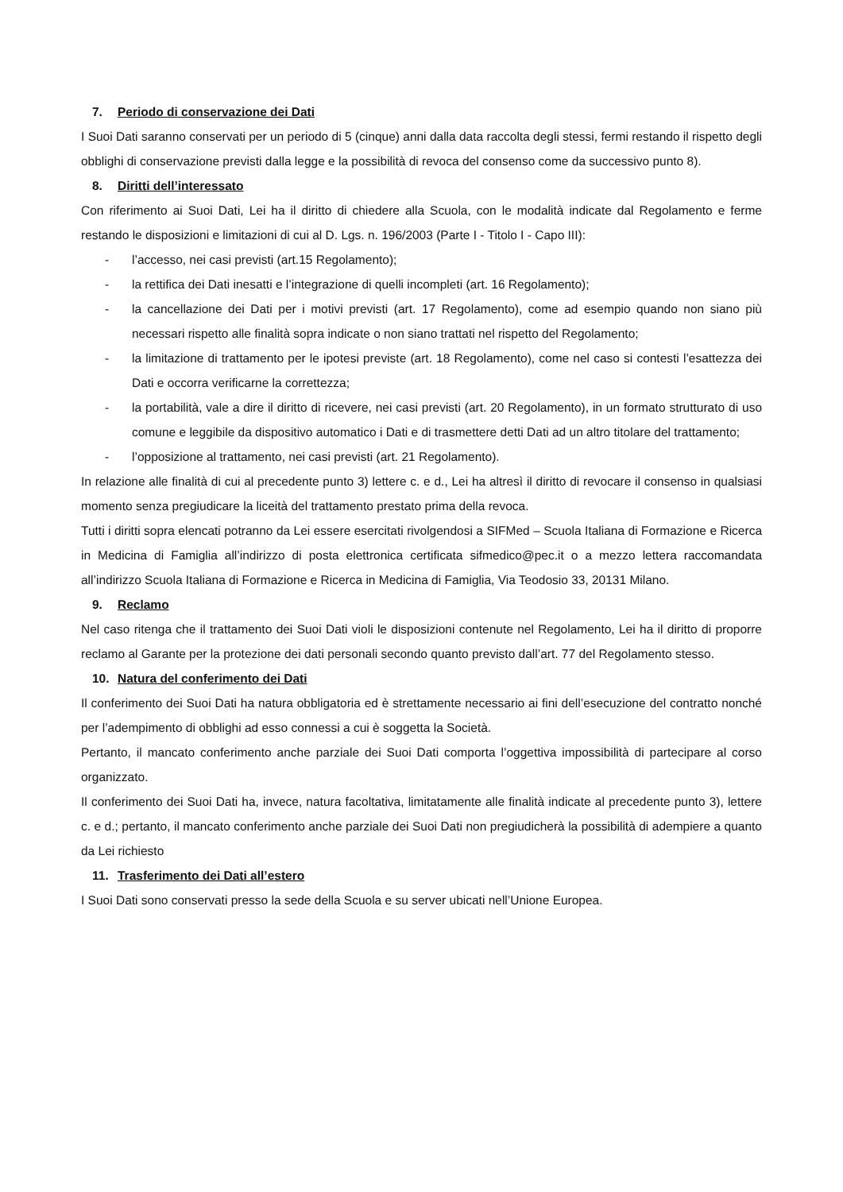7. Periodo di conservazione dei Dati
I Suoi Dati saranno conservati per un periodo di 5 (cinque) anni dalla data raccolta degli stessi, fermi restando il rispetto degli obblighi di conservazione previsti dalla legge e la possibilità di revoca del consenso come da successivo punto 8).
8. Diritti dell’interessato
Con riferimento ai Suoi Dati, Lei ha il diritto di chiedere alla Scuola, con le modalità indicate dal Regolamento e ferme restando le disposizioni e limitazioni di cui al D. Lgs. n. 196/2003 (Parte I - Titolo I - Capo III):
- l’accesso, nei casi previsti (art.15 Regolamento);
- la rettifica dei Dati inesatti e l’integrazione di quelli incompleti (art. 16 Regolamento);
- la cancellazione dei Dati per i motivi previsti (art. 17 Regolamento), come ad esempio quando non siano più necessari rispetto alle finalità sopra indicate o non siano trattati nel rispetto del Regolamento;
- la limitazione di trattamento per le ipotesi previste (art. 18 Regolamento), come nel caso si contesti l’esattezza dei Dati e occorra verificarne la correttezza;
- la portabilità, vale a dire il diritto di ricevere, nei casi previsti (art. 20 Regolamento), in un formato strutturato di uso comune e leggibile da dispositivo automatico i Dati e di trasmettere detti Dati ad un altro titolare del trattamento;
- l’opposizione al trattamento, nei casi previsti (art. 21 Regolamento).
In relazione alle finalità di cui al precedente punto 3) lettere c. e d., Lei ha altresì il diritto di revocare il consenso in qualsiasi momento senza pregiudicare la liceità del trattamento prestato prima della revoca.
Tutti i diritti sopra elencati potranno da Lei essere esercitati rivolgendosi a SIFMed – Scuola Italiana di Formazione e Ricerca in Medicina di Famiglia all’indirizzo di posta elettronica certificata sifmedico@pec.it o a mezzo lettera raccomandata all’indirizzo Scuola Italiana di Formazione e Ricerca in Medicina di Famiglia, Via Teodosio 33, 20131 Milano.
9. Reclamo
Nel caso ritenga che il trattamento dei Suoi Dati violi le disposizioni contenute nel Regolamento, Lei ha il diritto di proporre reclamo al Garante per la protezione dei dati personali secondo quanto previsto dall’art. 77 del Regolamento stesso.
10. Natura del conferimento dei Dati
Il conferimento dei Suoi Dati ha natura obbligatoria ed è strettamente necessario ai fini dell’esecuzione del contratto nonché per l’adempimento di obblighi ad esso connessi a cui è soggetta la Società.
Pertanto, il mancato conferimento anche parziale dei Suoi Dati comporta l’oggettiva impossibilità di partecipare al corso organizzato.
Il conferimento dei Suoi Dati ha, invece, natura facoltativa, limitatamente alle finalità indicate al precedente punto 3), lettere c. e d.; pertanto, il mancato conferimento anche parziale dei Suoi Dati non pregiudicherà la possibilità di adempiere a quanto da Lei richiesto
11. Trasferimento dei Dati all’estero
I Suoi Dati sono conservati presso la sede della Scuola e su server ubicati nell’Unione Europea.